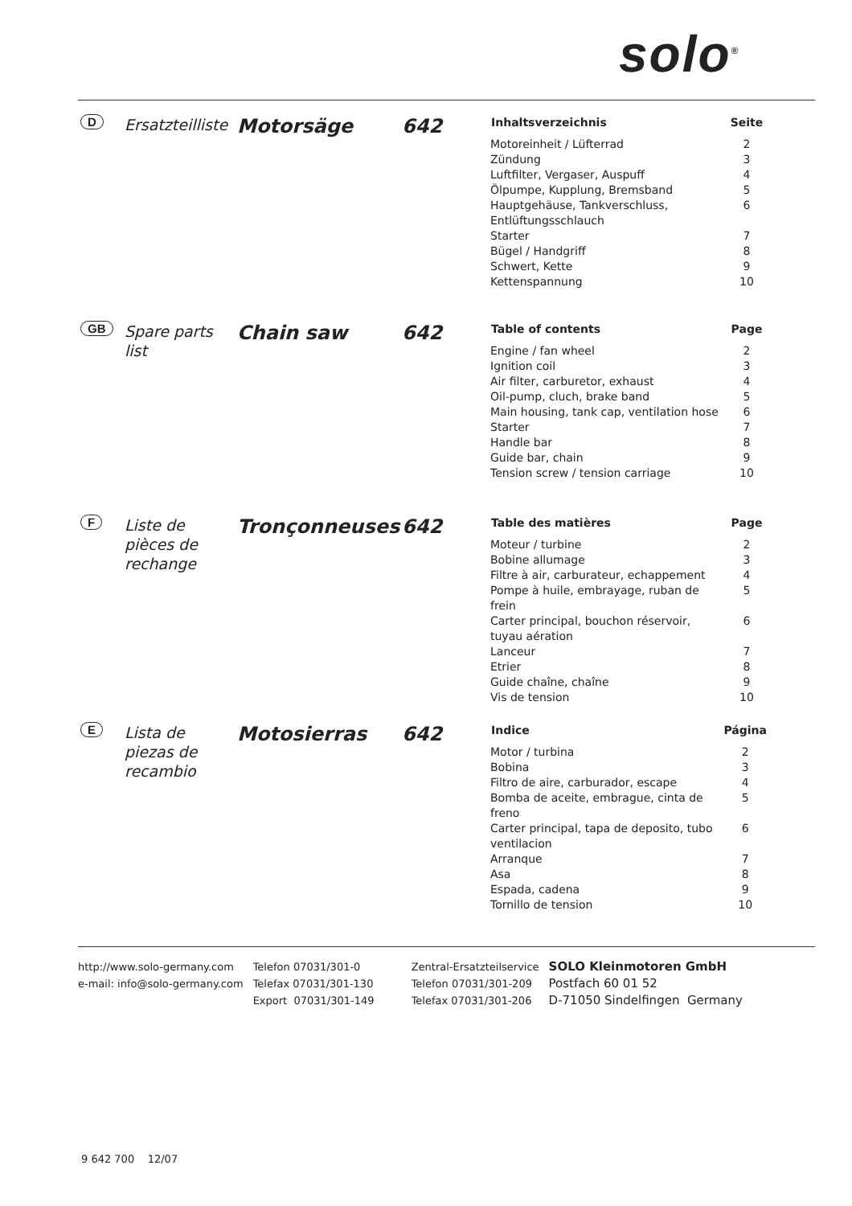solo<sup>®</sup>
D
Ersatzteilliste
Motorsäge 642
| Inhaltsverzeichnis | Seite |
| --- | --- |
| Motoreinheit / Lüfterrad | 2 |
| Zündung | 3 |
| Luftfilter, Vergaser, Auspuff | 4 |
| Ölpumpe, Kupplung, Bremsband | 5 |
| Hauptgehäuse, Tankverschluss, Entlüftungsschlauch | 6 |
| Starter | 7 |
| Bügel / Handgriff | 8 |
| Schwert, Kette | 9 |
| Kettenspannung | 10 |
GB
Spare parts list
Chain saw 642
| Table of contents | Page |
| --- | --- |
| Engine / fan wheel | 2 |
| Ignition coil | 3 |
| Air filter, carburetor, exhaust | 4 |
| Oil-pump, cluch, brake band | 5 |
| Main housing, tank cap, ventilation hose | 6 |
| Starter | 7 |
| Handle bar | 8 |
| Guide bar, chain | 9 |
| Tension screw / tension carriage | 10 |
F
Liste de pièces de rechange
Tronçonneuses 642
| Table des matières | Page |
| --- | --- |
| Moteur / turbine | 2 |
| Bobine allumage | 3 |
| Filtre à air, carburateur, echappement | 4 |
| Pompe à huile, embrayage, ruban de frein | 5 |
| Carter principal, bouchon réservoir, tuyau aération | 6 |
| Lanceur | 7 |
| Etrier | 8 |
| Guide chaîne, chaîne | 9 |
| Vis de tension | 10 |
E
Lista de piezas de recambio
Motosierras 642
| Indice | Página |
| --- | --- |
| Motor / turbina | 2 |
| Bobina | 3 |
| Filtro de aire, carburador, escape | 4 |
| Bomba de aceite, embrague, cinta de freno | 5 |
| Carter principal, tapa de deposito, tubo ventilacion | 6 |
| Arranque | 7 |
| Asa | 8 |
| Espada, cadena | 9 |
| Tornillo de tension | 10 |
http://www.solo-germany.com
e-mail: info@solo-germany.com
Telefon 07031/301-0
Telefax 07031/301-130
Export 07031/301-149
Zentral-Ersatzteilservice
Telefon 07031/301-209
Telefax 07031/301-206
SOLO Kleinmotoren GmbH
Postfach 60 01 52
D-71050 Sindelfingen Germany
9 642 700 12/07